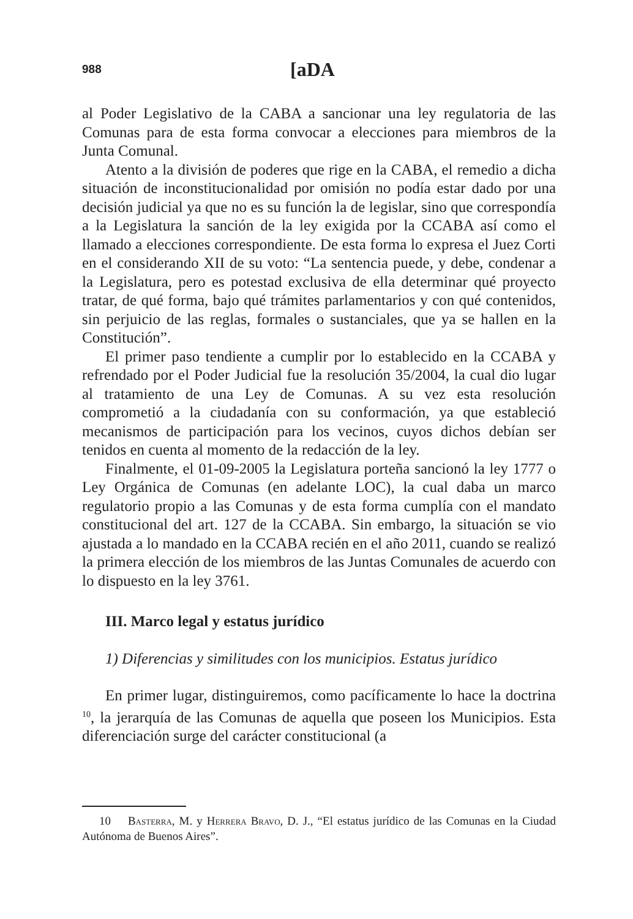988 [aDA
al Poder Legislativo de la CABA a sancionar una ley regulatoria de las Comunas para de esta forma convocar a elecciones para miembros de la Junta Comunal.
Atento a la división de poderes que rige en la CABA, el remedio a dicha situación de inconstitucionalidad por omisión no podía estar dado por una decisión judicial ya que no es su función la de legislar, sino que correspondía a la Legislatura la sanción de la ley exigida por la CCABA así como el llamado a elecciones correspondiente. De esta forma lo expresa el Juez Corti en el considerando XII de su voto: “La sentencia puede, y debe, condenar a la Legislatura, pero es potestad exclusiva de ella determinar qué proyecto tratar, de qué forma, bajo qué trámites parlamentarios y con qué contenidos, sin perjuicio de las reglas, formales o sustanciales, que ya se hallen en la Constitución”.
El primer paso tendiente a cumplir por lo establecido en la CCABA y refrendado por el Poder Judicial fue la resolución 35/2004, la cual dio lugar al tratamiento de una Ley de Comunas. A su vez esta resolución comprometió a la ciudadanía con su conformación, ya que estableció mecanismos de participación para los vecinos, cuyos dichos debían ser tenidos en cuenta al momento de la redacción de la ley.
Finalmente, el 01-09-2005 la Legislatura porteña sancionó la ley 1777 o Ley Orgánica de Comunas (en adelante LOC), la cual daba un marco regulatorio propio a las Comunas y de esta forma cumplía con el mandato constitucional del art. 127 de la CCABA. Sin embargo, la situación se vio ajustada a lo mandado en la CCABA recién en el año 2011, cuando se realizó la primera elección de los miembros de las Juntas Comunales de acuerdo con lo dispuesto en la ley 3761.
III. Marco legal y estatus jurídico
1) Diferencias y similitudes con los municipios. Estatus jurídico
En primer lugar, distinguiremos, como pacíficamente lo hace la doctrina <sup>10</sup>, la jerarquía de las Comunas de aquella que poseen los Municipios. Esta diferenciación surge del carácter constitucional (a
10 Basterra, M. y Herrera Bravo, D. J., “El estatus jurídico de las Comunas en la Ciudad Autónoma de Buenos Aires”.